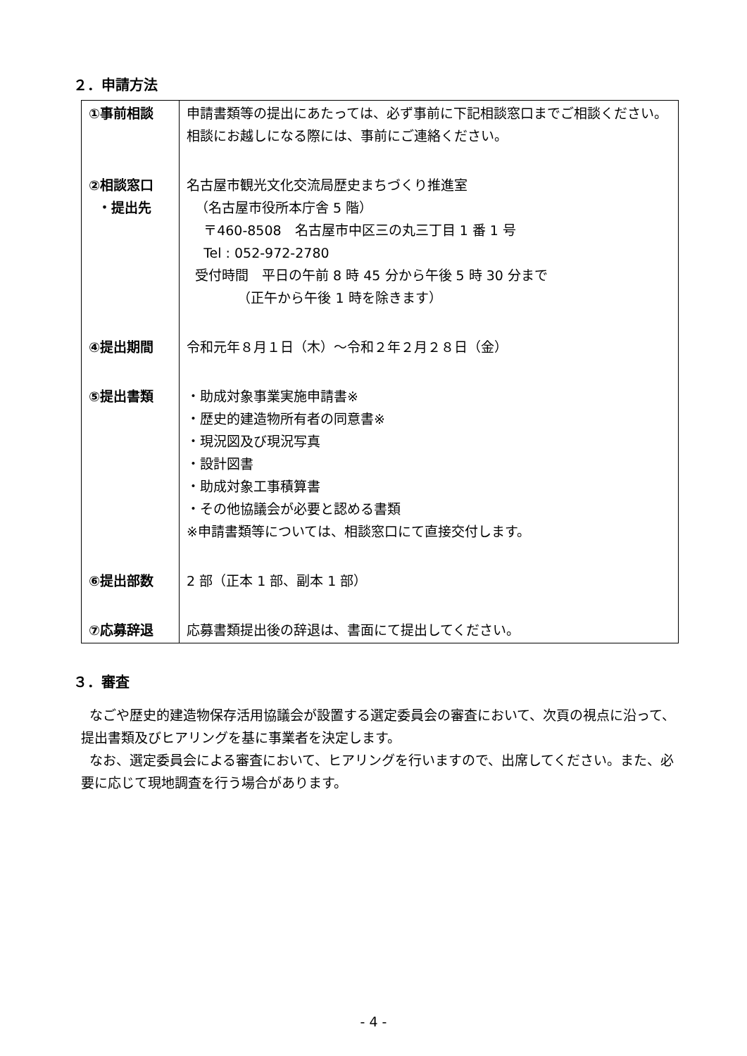２．申請方法
| ①事前相談 | 申請書類等の提出にあたっては、必ず事前に下記相談窓口までご相談ください。相談にお越しになる際には、事前にご連絡ください。 |
| ②相談窓口 ・提出先 | 名古屋市観光文化交流局歴史まちづくり推進室 （名古屋市役所本庁舎 5 階） 〒460-8508 名古屋市中区三の丸三丁目 1 番 1 号 Tel : 052-972-2780 受付時間 平日の午前 8 時 45 分から午後 5 時 30 分まで （正午から午後 1 時を除きます） |
| ④提出期間 | 令和元年８月１日（木）～令和２年２月２８日（金） |
| ⑤提出書類 | ・助成対象事業実施申請書※ ・歴史的建造物所有者の同意書※ ・現況図及び現況写真 ・設計図書 ・助成対象工事積算書 ・その他協議会が必要と認める書類 ※申請書類等については、相談窓口にて直接交付します。 |
| ⑥提出部数 | 2 部（正本 1 部、副本 1 部） |
| ⑦応募辞退 | 応募書類提出後の辞退は、書面にて提出してください。 |
３．審査
なごや歴史的建造物保存活用協議会が設置する選定委員会の審査において、次頁の視点に沿って、提出書類及びヒアリングを基に事業者を決定します。
なお、選定委員会による審査において、ヒアリングを行いますので、出席してください。また、必要に応じて現地調査を行う場合があります。
- 4 -